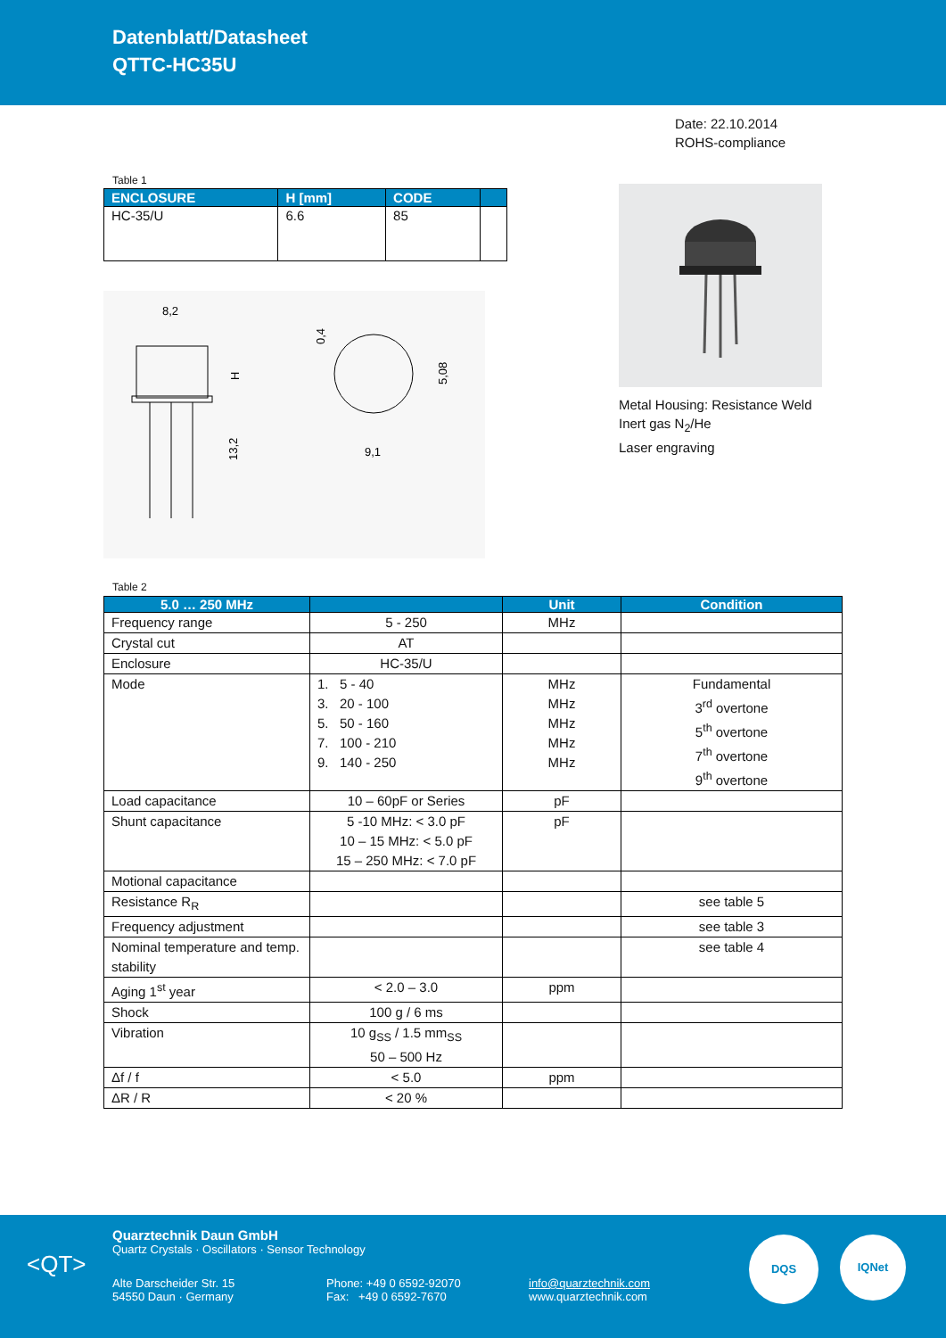Datenblatt/Datasheet
QTTC-HC35U
Date: 22.10.2014
ROHS-compliance
Table 1
| ENCLOSURE | H [mm] | CODE | |
| --- | --- | --- | --- |
| HC-35/U | 6.6 | 85 | |
8,2
13,2
H
9,1
5,08
0,4
Metal Housing: Resistance Weld
Inert gas N<sub>2</sub>/He
Laser engraving
Table 2
| 5.0 … 250 MHz | | Unit | Condition |
| --- | --- | --- | --- |
| Frequency range | 5 - 250 | MHz | |
| Crystal cut | AT | | |
| Enclosure | HC-35/U | | |
| Mode | 1. 5 - 40 3. 20 - 100 5. 50 - 160 7. 100 - 210 9. 140 - 250 | MHz MHz MHz MHz MHz | Fundamental 3<sup>rd</sup> overtone 5<sup>th</sup> overtone 7<sup>th</sup> overtone 9<sup>th</sup> overtone |
| Load capacitance | 10 – 60pF or Series | pF | |
| Shunt capacitance | 5 -10 MHz: < 3.0 pF 10 – 15 MHz: < 5.0 pF 15 – 250 MHz: < 7.0 pF | pF | |
| Motional capacitance | | | |
| Resistance R<sub>R</sub> | | | see table 5 |
| Frequency adjustment | | | see table 3 |
| Nominal temperature and temp. stability | | | see table 4 |
| Aging 1<sup>st</sup> year | < 2.0 – 3.0 | ppm | |
| Shock | 100 g / 6 ms | | |
| Vibration | 10 g<sub>SS</sub> / 1.5 mm<sub>SS</sub> 50 – 500 Hz | | |
| Δf / f | < 5.0 | ppm | |
| ΔR / R | < 20 % | | |
<QT>
Quarztechnik Daun GmbH
Quartz Crystals · Oscillators · Sensor Technology
Alte Darscheider Str. 15
54550 Daun · Germany
Phone: +49 0 6592-92070
Fax: +49 0 6592-7670
info@quarztechnik.com
www.quarztechnik.com
DQS IQNet